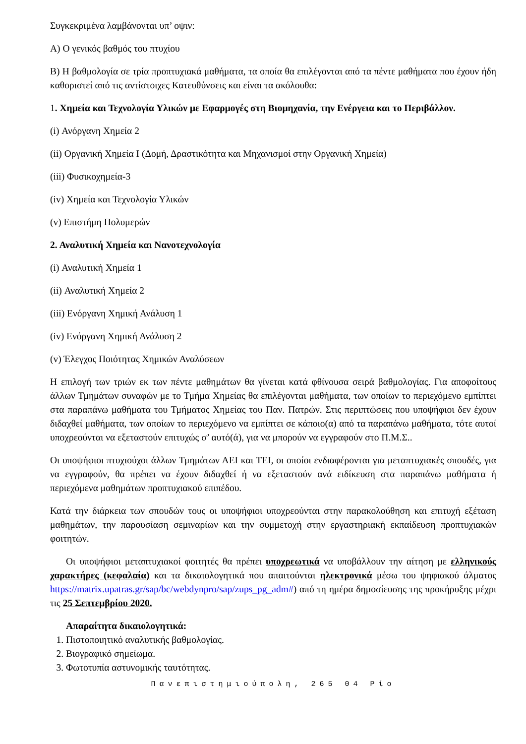Συγκεκριμένα λαμβάνονται υπ’ οψιν:
Α) Ο γενικός βαθμός του πτυχίου
Β) Η βαθμολογία σε τρία προπτυχιακά μαθήματα, τα οποία θα επιλέγονται από τα πέντε μαθήματα που έχουν ήδη καθοριστεί από τις αντίστοιχες Κατευθύνσεις και είναι τα ακόλουθα:
1. Χημεία και Τεχνολογία Υλικών με Εφαρμογές στη Βιομηχανία, την Ενέργεια και το Περιβάλλον.
(i) Ανόργανη Χημεία 2
(ii) Οργανική Χημεία Ι (Δομή, Δραστικότητα και Μηχανισμοί στην Οργανική Χημεία)
(iii) Φυσικοχημεία-3
(iv) Χημεία και Τεχνολογία Υλικών
(v) Επιστήμη Πολυμερών
2. Αναλυτική Χημεία και Νανοτεχνολογία
(i) Αναλυτική Χημεία 1
(ii) Αναλυτική Χημεία 2
(iii) Ενόργανη Χημική Ανάλυση 1
(iv) Ενόργανη Χημική Ανάλυση 2
(v) Έλεγχος Ποιότητας Χημικών Αναλύσεων
Η επιλογή των τριών εκ των πέντε μαθημάτων θα γίνεται κατά φθίνουσα σειρά βαθμολογίας. Για αποφοίτους άλλων Τμημάτων συναφών με το Τμήμα Χημείας θα επιλέγονται μαθήματα, των οποίων το περιεχόμενο εμπίπτει στα παραπάνω μαθήματα του Τμήματος Χημείας του Παν. Πατρών. Στις περιπτώσεις που υποψήφιοι δεν έχουν διδαχθεί μαθήματα, των οποίων το περιεχόμενο να εμπίπτει σε κάποιο(α) από τα παραπάνω μαθήματα, τότε αυτοί υποχρεούνται να εξεταστούν επιτυχώς σ’ αυτό(ά), για να μπορούν να εγγραφούν στο Π.Μ.Σ..
Οι υποψήφιοι πτυχιούχοι άλλων Τμημάτων ΑΕΙ και ΤΕΙ, οι οποίοι ενδιαφέρονται για μεταπτυχιακές σπουδές, για να εγγραφούν, θα πρέπει να έχουν διδαχθεί ή να εξεταστούν ανά ειδίκευση στα παραπάνω μαθήματα ή περιεχόμενα μαθημάτων προπτυχιακού επιπέδου.
Κατά την διάρκεια των σπουδών τους οι υποψήφιοι υποχρεούνται στην παρακολούθηση και επιτυχή εξέταση μαθημάτων, την παρουσίαση σεμιναρίων και την συμμετοχή στην εργαστηριακή εκπαίδευση προπτυχιακών φοιτητών.
Οι υποψήφιοι μεταπτυχιακοί φοιτητές θα πρέπει υποχρεωτικά να υποβάλλουν την αίτηση με ελληνικούς χαρακτήρες (κεφαλαία) και τα δικαιολογητικά που απαιτούνται ηλεκτρονικά μέσω του ψηφιακού άλματος https://matrix.upatras.gr/sap/bc/webdynpro/sap/zups_pg_adm#) από τη ημέρα δημοσίευσης της προκήρυξης μέχρι τις 25 Σεπτεμβρίου 2020.
Απαραίτητα δικαιολογητικά:
1. Πιστοποιητικό αναλυτικής βαθμολογίας.
2. Βιογραφικό σημείωμα.
3. Φωτοτυπία αστυνομικής ταυτότητας.
Πανεπιστημιούπολη, 265 04 Ρίο